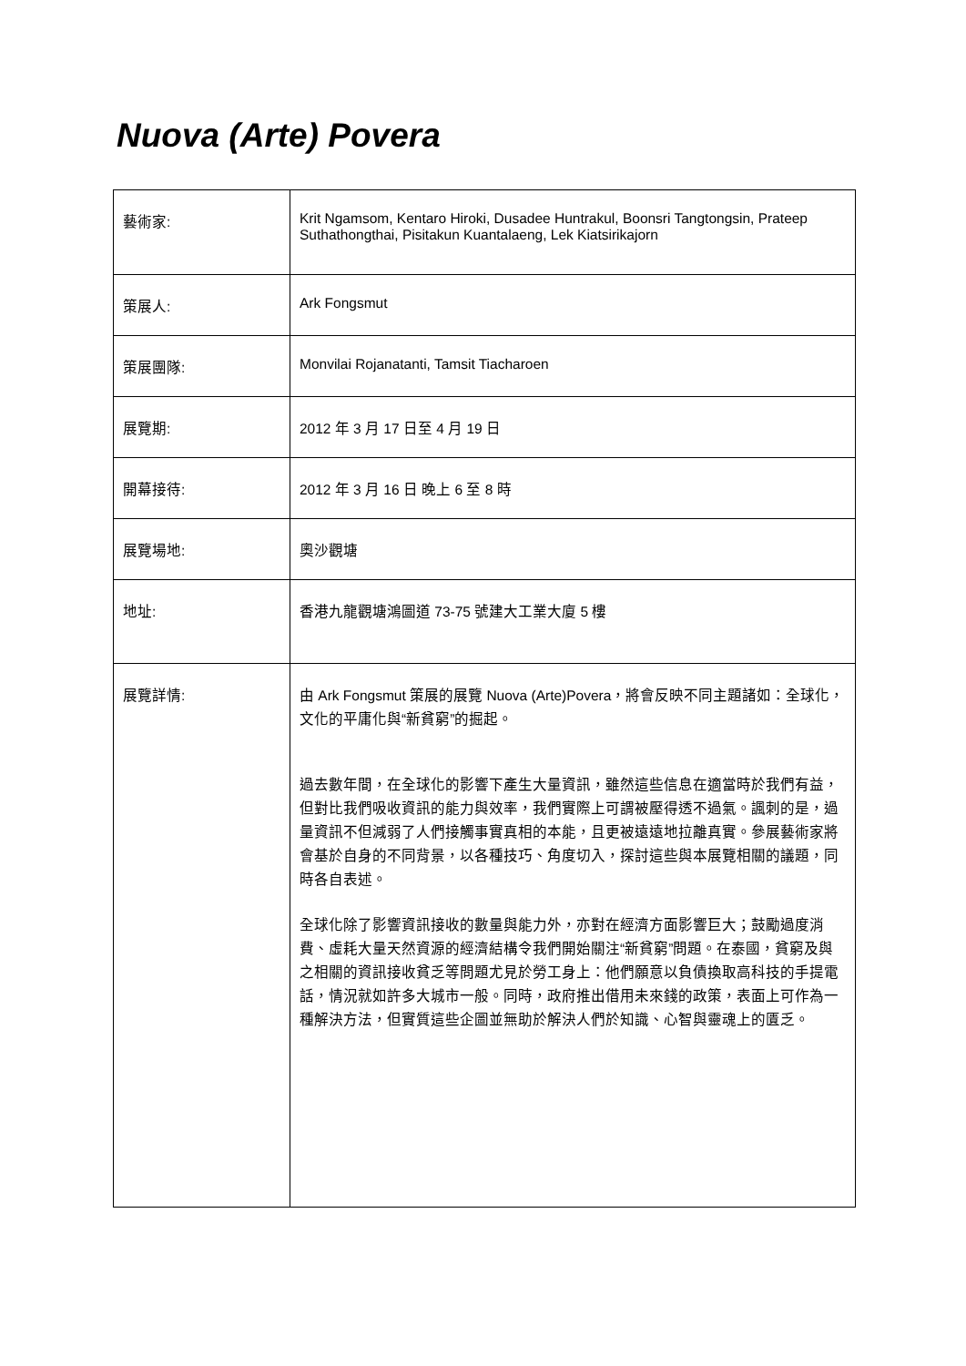Nuova (Arte) Povera
| 藝術家: | Krit Ngamsom, Kentaro Hiroki, Dusadee Huntrakul, Boonsri Tangtongsin, Prateep Suthathongthai, Pisitakun Kuantalaeng, Lek Kiatsirikajorn |
| 策展人: | Ark Fongsmut |
| 策展團隊: | Monvilai Rojanatanti, Tamsit Tiacharoen |
| 展覽期: | 2012 年 3 月 17 日至 4 月 19 日 |
| 開幕接待: | 2012 年 3 月 16 日 晚上 6 至 8 時 |
| 展覽場地: | 奧沙觀塘 |
| 地址: | 香港九龍觀塘鴻圖道 73-75 號建大工業大廈 5 樓 |
| 展覽詳情: | 由 Ark Fongsmut 策展的展覽 Nuova (Arte)Povera，將會反映不同主題諸如：全球化，文化的平庸化與“新貧窮”的掘起。 過去數年間，在全球化的影響下產生大量資訊，雖然這些信息在適當時於我們有益，但對比我們吸收資訊的能力與效率，我們實際上可謂被壓得透不過氣。諷刺的是，過量資訊不但減弱了人們接觸事實真相的本能，且更被遠遠地拉離真實。參展藝術家將會基於自身的不同背景，以各種技巧、角度切入，探討這些與本展覽相關的議題，同時各自表述。 全球化除了影響資訊接收的數量與能力外，亦對在經濟方面影響巨大；鼓勵過度消費、虛耗大量天然資源的經濟結構令我們開始關注“新貧窮”問題。在泰國，貧窮及與之相關的資訊接收貧乏等問題尤見於勞工身上：他們願意以負債換取高科技的手提電話，情況就如許多大城市一般。同時，政府推出借用未來錢的政策，表面上可作為一種解決方法，但實質這些企圖並無助於解決人們於知識、心智與靈魂上的匱乏。 |